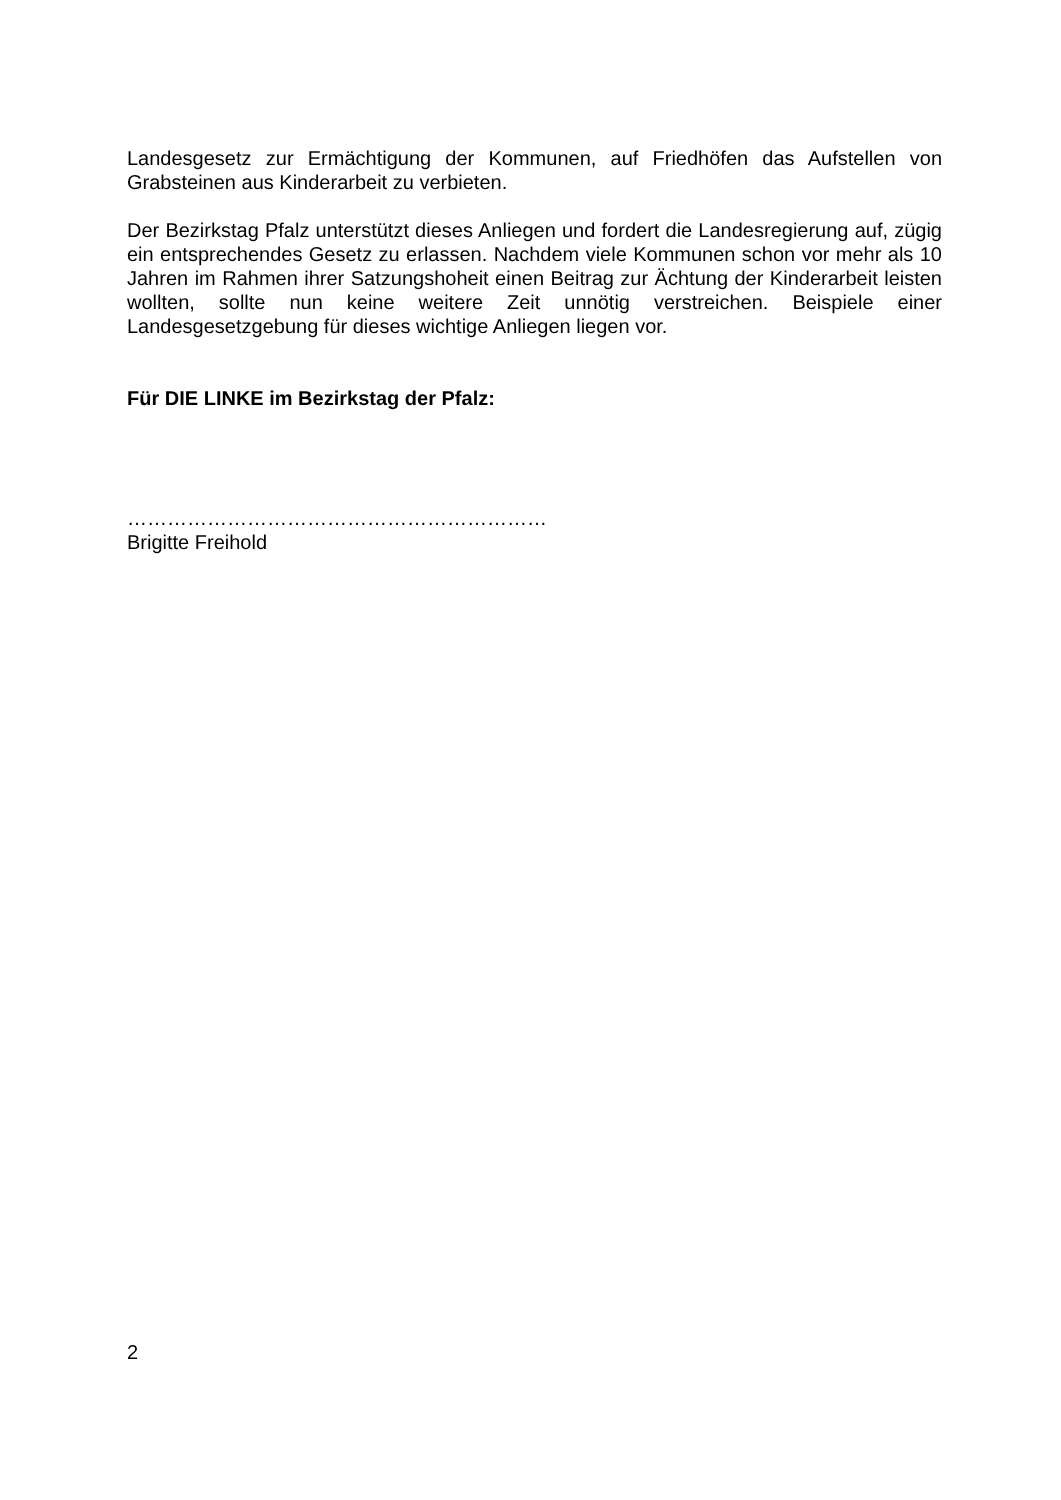Landesgesetz zur Ermächtigung der Kommunen, auf Friedhöfen das Aufstellen von Grabsteinen aus Kinderarbeit zu verbieten.
Der Bezirkstag Pfalz unterstützt dieses Anliegen und fordert die Landesregierung auf, zügig ein entsprechendes Gesetz zu erlassen. Nachdem viele Kommunen schon vor mehr als 10 Jahren im Rahmen ihrer Satzungshoheit einen Beitrag zur Ächtung der Kinderarbeit leisten wollten, sollte nun keine weitere Zeit unnötig verstreichen. Beispiele einer Landesgesetzgebung für dieses wichtige Anliegen liegen vor.
Für DIE LINKE im Bezirkstag der Pfalz:
………………………………………………………
Brigitte Freihold
2